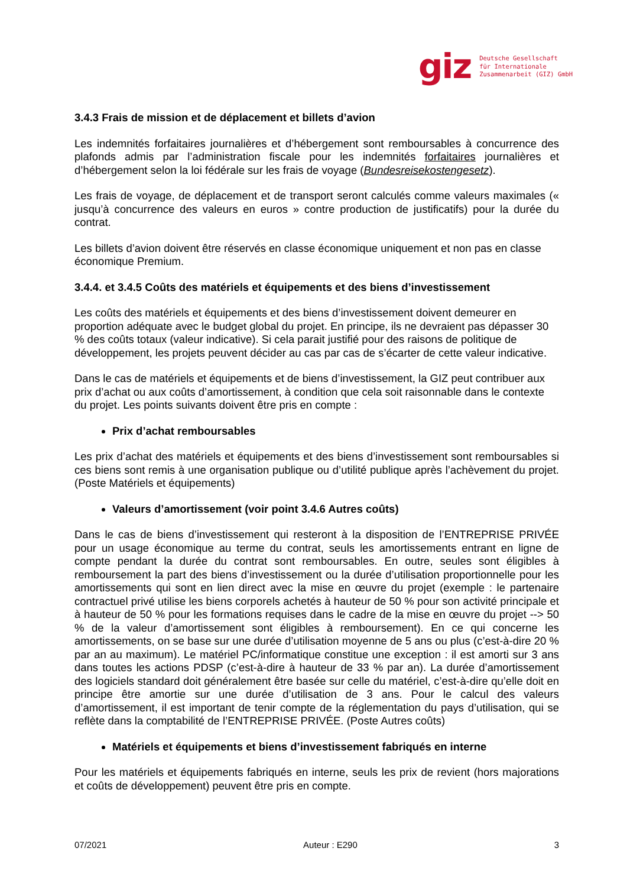giz
Deutsche Gesellschaft
für Internationale
Zusammenarbeit (GIZ) GmbH
3.4.3 Frais de mission et de déplacement et billets d’avion
Les indemnités forfaitaires journalières et d’hébergement sont remboursables à concurrence des plafonds admis par l’administration fiscale pour les indemnités forfaitaires journalières et d’hébergement selon la loi fédérale sur les frais de voyage (Bundesreisekostengesetz).
Les frais de voyage, de déplacement et de transport seront calculés comme valeurs maximales (« jusqu’à concurrence des valeurs en euros » contre production de justificatifs) pour la durée du contrat.
Les billets d’avion doivent être réservés en classe économique uniquement et non pas en classe économique Premium.
3.4.4. et 3.4.5 Coûts des matériels et équipements et des biens d’investissement
Les coûts des matériels et équipements et des biens d’investissement doivent demeurer en proportion adéquate avec le budget global du projet. En principe, ils ne devraient pas dépasser 30 % des coûts totaux (valeur indicative). Si cela parait justifié pour des raisons de politique de développement, les projets peuvent décider au cas par cas de s’écarter de cette valeur indicative.
Dans le cas de matériels et équipements et de biens d’investissement, la GIZ peut contribuer aux prix d’achat ou aux coûts d’amortissement, à condition que cela soit raisonnable dans le contexte du projet. Les points suivants doivent être pris en compte :
Prix d’achat remboursables
Les prix d’achat des matériels et équipements et des biens d’investissement sont remboursables si ces biens sont remis à une organisation publique ou d’utilité publique après l’achèvement du projet. (Poste Matériels et équipements)
Valeurs d’amortissement (voir point 3.4.6 Autres coûts)
Dans le cas de biens d’investissement qui resteront à la disposition de l’ENTREPRISE PRIVÉE pour un usage économique au terme du contrat, seuls les amortissements entrant en ligne de compte pendant la durée du contrat sont remboursables. En outre, seules sont éligibles à remboursement la part des biens d’investissement ou la durée d’utilisation proportionnelle pour les amortissements qui sont en lien direct avec la mise en œuvre du projet (exemple : le partenaire contractuel privé utilise les biens corporels achetés à hauteur de 50 % pour son activité principale et à hauteur de 50 % pour les formations requises dans le cadre de la mise en œuvre du projet --> 50 % de la valeur d’amortissement sont éligibles à remboursement). En ce qui concerne les amortissements, on se base sur une durée d’utilisation moyenne de 5 ans ou plus (c’est-à-dire 20 % par an au maximum). Le matériel PC/informatique constitue une exception : il est amorti sur 3 ans dans toutes les actions PDSP (c’est-à-dire à hauteur de 33 % par an). La durée d’amortissement des logiciels standard doit généralement être basée sur celle du matériel, c’est-à-dire qu’elle doit en principe être amortie sur une durée d’utilisation de 3 ans. Pour le calcul des valeurs d’amortissement, il est important de tenir compte de la réglementation du pays d’utilisation, qui se reflète dans la comptabilité de l’ENTREPRISE PRIVÉE. (Poste Autres coûts)
Matériels et équipements et biens d’investissement fabriqués en interne
Pour les matériels et équipements fabriqués en interne, seuls les prix de revient (hors majorations et coûts de développement) peuvent être pris en compte.
07/2021 Auteur : E290 3